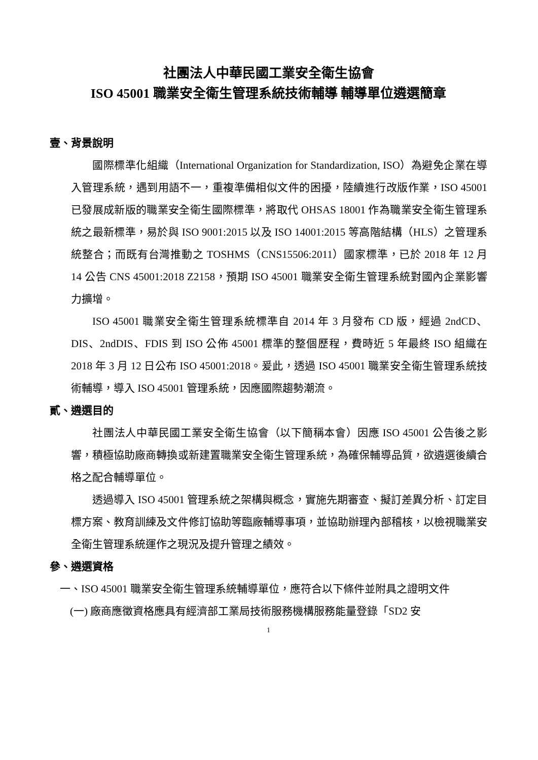社團法人中華民國工業安全衛生協會
ISO 45001 職業安全衛生管理系統技術輔導 輔導單位遴選簡章
壹、背景說明
國際標準化組織（International Organization for Standardization, ISO）為避免企業在導入管理系統，遇到用語不一，重複準備相似文件的困擾，陸續進行改版作業，ISO 45001 已發展成新版的職業安全衛生國際標準，將取代 OHSAS 18001 作為職業安全衛生管理系統之最新標準，易於與 ISO 9001:2015 以及 ISO 14001:2015 等高階結構（HLS）之管理系統整合；而既有台灣推動之 TOSHMS（CNS15506:2011）國家標準，已於 2018 年 12 月 14 公告 CNS 45001:2018 Z2158，預期 ISO 45001 職業安全衛生管理系統對國內企業影響力擴增。
ISO 45001 職業安全衛生管理系統標準自 2014 年 3 月發布 CD 版，經過 2ndCD、DIS、2ndDIS、FDIS 到 ISO 公佈 45001 標準的整個歷程，費時近 5 年最終 ISO 組織在 2018 年 3 月 12 日公布 ISO 45001:2018。爰此，透過 ISO 45001 職業安全衛生管理系統技術輔導，導入 ISO 45001 管理系統，因應國際趨勢潮流。
貳、遴選目的
社團法人中華民國工業安全衛生協會（以下簡稱本會）因應 ISO 45001 公告後之影響，積極協助廠商轉換或新建置職業安全衛生管理系統，為確保輔導品質，欲遴選後續合格之配合輔導單位。
透過導入 ISO 45001 管理系統之架構與概念，實施先期審查、擬訂差異分析、訂定目標方案、教育訓練及文件修訂協助等臨廠輔導事項，並協助辦理內部稽核，以檢視職業安全衛生管理系統運作之現況及提升管理之績效。
參、遴選資格
一、ISO 45001 職業安全衛生管理系統輔導單位，應符合以下條件並附具之證明文件
(一) 廠商應徵資格應具有經濟部工業局技術服務機構服務能量登錄「SD2 安
1